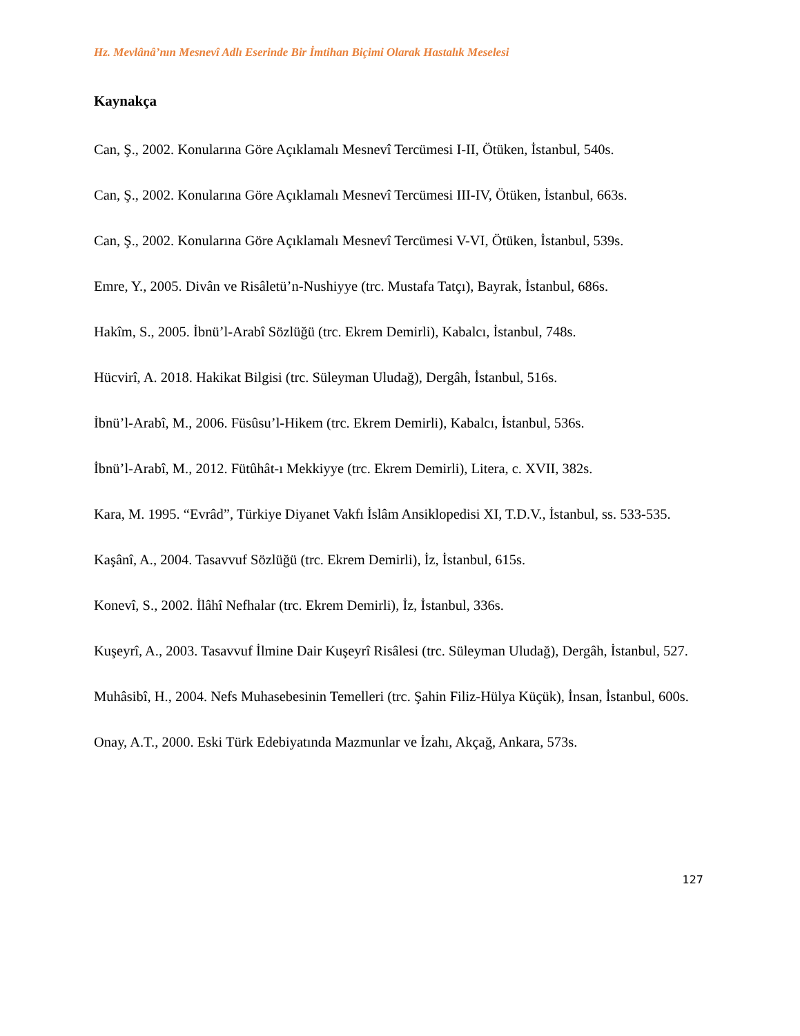Hz. Mevlânâ’nın Mesnevî Adlı Eserinde Bir İmtihan Biçimi Olarak Hastalık Meselesi
Kaynakça
Can, Ş., 2002. Konularına Göre Açıklamalı Mesnevî Tercümesi I-II, Ötüken, İstanbul, 540s.
Can, Ş., 2002. Konularına Göre Açıklamalı Mesnevî Tercümesi III-IV, Ötüken, İstanbul, 663s.
Can, Ş., 2002. Konularına Göre Açıklamalı Mesnevî Tercümesi V-VI, Ötüken, İstanbul, 539s.
Emre, Y., 2005. Divân ve Risâletü’n-Nushiyye (trc. Mustafa Tatçı), Bayrak, İstanbul, 686s.
Hakîm, S., 2005. İbnü’l-Arabî Sözlüğü (trc. Ekrem Demirli), Kabalcı, İstanbul, 748s.
Hücvirî, A. 2018. Hakikat Bilgisi (trc. Süleyman Uludağ), Dergâh, İstanbul, 516s.
İbnü’l-Arabî, M., 2006. Füsûsu’l-Hikem (trc. Ekrem Demirli), Kabalcı, İstanbul, 536s.
İbnü’l-Arabî, M., 2012. Fütûhât-ı Mekkiyye (trc. Ekrem Demirli), Litera, c. XVII, 382s.
Kara, M. 1995. “Evrâd”, Türkiye Diyanet Vakfı İslâm Ansiklopedisi XI, T.D.V., İstanbul, ss. 533-535.
Kaşânî, A., 2004. Tasavvuf Sözlüğü (trc. Ekrem Demirli), İz, İstanbul, 615s.
Konevî, S., 2002. İlâhî Nefhalar (trc. Ekrem Demirli), İz, İstanbul, 336s.
Kuşeyrî, A., 2003. Tasavvuf İlmine Dair Kuşeyrî Risâlesi (trc. Süleyman Uludağ), Dergâh, İstanbul, 527.
Muhâsibî, H., 2004. Nefs Muhasebesinin Temelleri (trc. Şahin Filiz-Hülya Küçük), İnsan, İstanbul, 600s.
Onay, A.T., 2000. Eski Türk Edebiyatında Mazmunlar ve İzahı, Akçağ, Ankara, 573s.
127